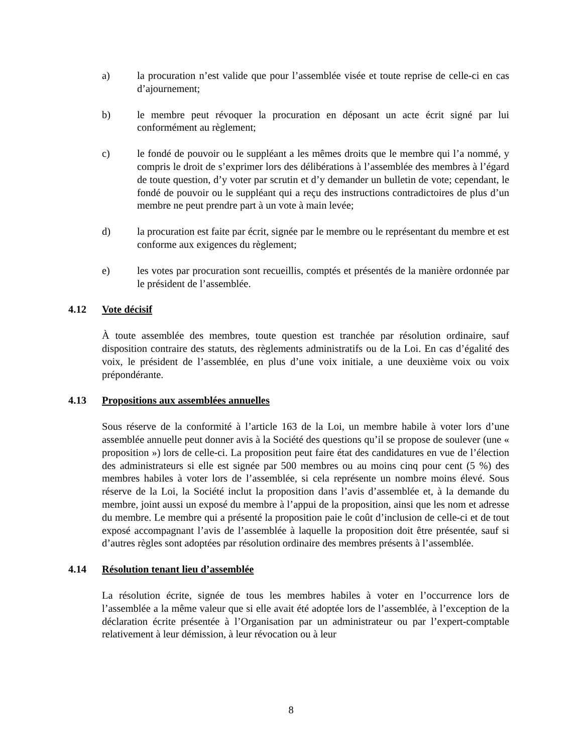a) la procuration n’est valide que pour l’assemblée visée et toute reprise de celle-ci en cas d’ajournement;
b) le membre peut révoquer la procuration en déposant un acte écrit signé par lui conformément au règlement;
c) le fondé de pouvoir ou le suppléant a les mêmes droits que le membre qui l’a nommé, y compris le droit de s’exprimer lors des délibérations à l’assemblée des membres à l’égard de toute question, d’y voter par scrutin et d’y demander un bulletin de vote; cependant, le fondé de pouvoir ou le suppléant qui a reçu des instructions contradictoires de plus d’un membre ne peut prendre part à un vote à main levée;
d) la procuration est faite par écrit, signée par le membre ou le représentant du membre et est conforme aux exigences du règlement;
e) les votes par procuration sont recueillis, comptés et présentés de la manière ordonnée par le président de l’assemblée.
4.12 Vote décisif
À toute assemblée des membres, toute question est tranchée par résolution ordinaire, sauf disposition contraire des statuts, des règlements administratifs ou de la Loi. En cas d’égalité des voix, le président de l’assemblée, en plus d’une voix initiale, a une deuxième voix ou voix prépondérante.
4.13 Propositions aux assemblées annuelles
Sous réserve de la conformité à l’article 163 de la Loi, un membre habile à voter lors d’une assemblée annuelle peut donner avis à la Société des questions qu’il se propose de soulever (une « proposition ») lors de celle-ci. La proposition peut faire état des candidatures en vue de l’élection des administrateurs si elle est signée par 500 membres ou au moins cinq pour cent (5 %) des membres habiles à voter lors de l’assemblée, si cela représente un nombre moins élevé. Sous réserve de la Loi, la Société inclut la proposition dans l’avis d’assemblée et, à la demande du membre, joint aussi un exposé du membre à l’appui de la proposition, ainsi que les nom et adresse du membre. Le membre qui a présenté la proposition paie le coût d’inclusion de celle-ci et de tout exposé accompagnant l’avis de l’assemblée à laquelle la proposition doit être présentée, sauf si d’autres règles sont adoptées par résolution ordinaire des membres présents à l’assemblée.
4.14 Résolution tenant lieu d’assemblée
La résolution écrite, signée de tous les membres habiles à voter en l’occurrence lors de l’assemblée a la même valeur que si elle avait été adoptée lors de l’assemblée, à l’exception de la déclaration écrite présentée à l’Organisation par un administrateur ou par l’expert-comptable relativement à leur démission, à leur révocation ou à leur
8